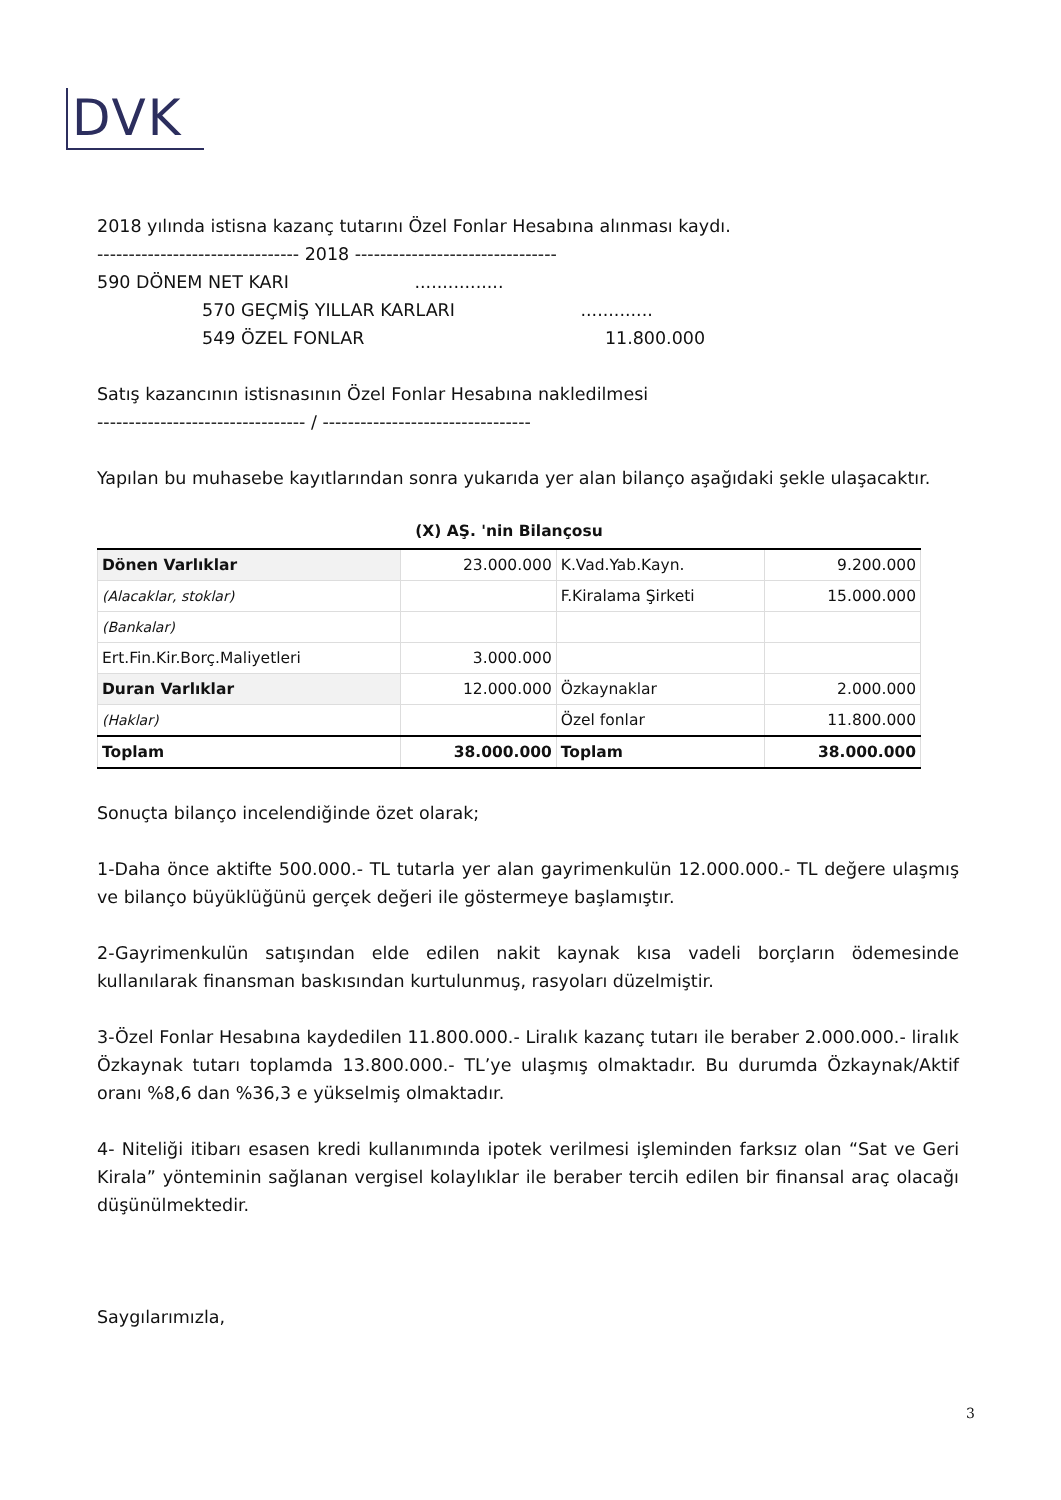DVK
2018 yılında istisna kazanç tutarını Özel Fonlar Hesabına alınması kaydı.
-------------------------------- 2018 --------------------------------
590 DÖNEM NET KARI ................
570 GEÇMİŞ YILLAR KARLARI .............
549 ÖZEL FONLAR 11.800.000
Satış kazancının istisnasının Özel Fonlar Hesabına nakledilmesi
--------------------------------- / ---------------------------------
Yapılan bu muhasebe kayıtlarından sonra yukarıda yer alan bilanço aşağıdaki şekle ulaşacaktır.
| (X) AŞ. 'nin Bilançosu | | | |
| --- | --- | --- | --- |
| Dönen Varlıklar | 23.000.000 | K.Vad.Yab.Kayn. | 9.200.000 |
| (Alacaklar, stoklar) | | F.Kiralama Şirketi | 15.000.000 |
| (Bankalar) | | | |
| Ert.Fin.Kir.Borç.Maliyetleri | 3.000.000 | | |
| Duran Varlıklar | 12.000.000 | Özkaynaklar | 2.000.000 |
| (Haklar) | | Özel fonlar | 11.800.000 |
| Toplam | 38.000.000 | Toplam | 38.000.000 |
Sonuçta bilanço incelendiğinde özet olarak;
1-Daha önce aktifte 500.000.- TL tutarla yer alan gayrimenkulün 12.000.000.- TL değere ulaşmış ve bilanço büyüklüğünü gerçek değeri ile göstermeye başlamıştır.
2-Gayrimenkulün satışından elde edilen nakit kaynak kısa vadeli borçların ödemesinde kullanılarak finansman baskısından kurtulunmuş, rasyoları düzelmiştir.
3-Özel Fonlar Hesabına kaydedilen 11.800.000.- Liralık kazanç tutarı ile beraber 2.000.000.- liralık Özkaynak tutarı toplamda 13.800.000.- TL’ye ulaşmış olmaktadır. Bu durumda Özkaynak/Aktif oranı %8,6 dan %36,3 e yükselmiş olmaktadır.
4- Niteliği itibarı esasen kredi kullanımında ipotek verilmesi işleminden farksız olan “Sat ve Geri Kirala” yönteminin sağlanan vergisel kolaylıklar ile beraber tercih edilen bir finansal araç olacağı düşünülmektedir.
Saygılarımızla,
3